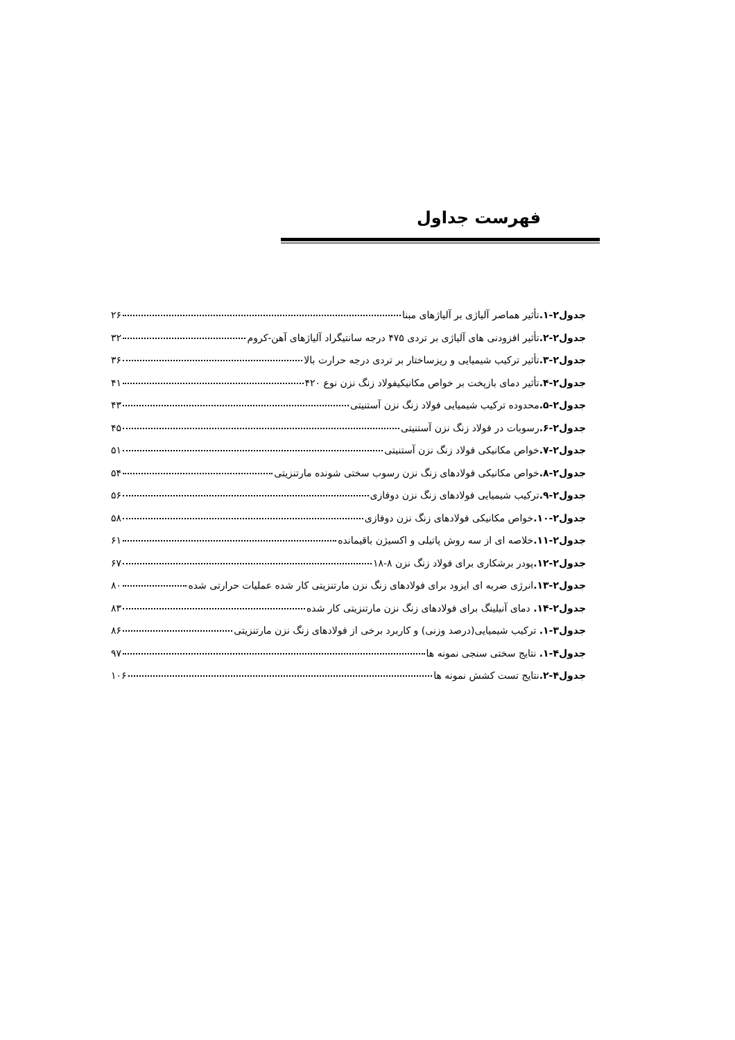فهرست جداول
جدول۲-۱. تأثیر هماصر آلیاژی بر آلیاژهای مبنا ۲۶
جدول۲-۲. تأثیر افزودنی های آلیاژی بر تردی ۴۷۵ درجه سانتیگراد آلیاژهای آهن-کروم ۳۲
جدول۲-۳. تأثیر ترکیب شیمیایی و ریزساختار بر تردی درجه حرارت بالا ۳۶
جدول۲-۴. تأثیر دمای بازپخت بر خواص مکانیکیفولاد زنگ نزن نوع ۴۲۰ ۴۱
جدول۲-۵. محدوده ترکیب شیمیایی فولاد زنگ نزن آستنیتی ۴۳
جدول۲-۶. رسوبات در فولاد زنگ نزن آستنیتی ۴۵
جدول۲-۷. خواص مکانیکی فولاد زنگ نزن آستنیتی ۵۱
جدول۲-۸. خواص مکانیکی فولادهای زنگ نزن رسوب سختی شونده مارتنزیتی ۵۴
جدول۲-۹. ترکیب شیمیایی فولادهای زنگ نزن دوفازی ۵۶
جدول۲-۱۰. خواص مکانیکی فولادهای زنگ نزن دوفازی ۵۸
جدول۲-۱۱. خلاصه ای از سه روش پاتیلی و اکسیژن باقیمانده ۶۱
جدول۲-۱۲. پودر برشکاری برای فولاد زنگ نزن ۸-۱۸ ۶۷
جدول۲-۱۳. انرژی ضربه ای ایزود برای فولادهای زنگ نزن مارتنزیتی کار شده عملیات حرارتی شده ۸۰
جدول۲-۱۴. دمای آنیلینگ برای فولادهای زنگ نزن مارتنزیتی کار شده ۸۳
جدول۳-۱. ترکیب شیمیایی(درصد وزنی) و کاربرد برخی از فولادهای زنگ نزن مارتنزیتی ۸۶
جدول۴-۱. نتایج سختی سنجی نمونه ها ۹۷
جدول۴-۲. نتایج تست کشش نمونه ها ۱۰۶